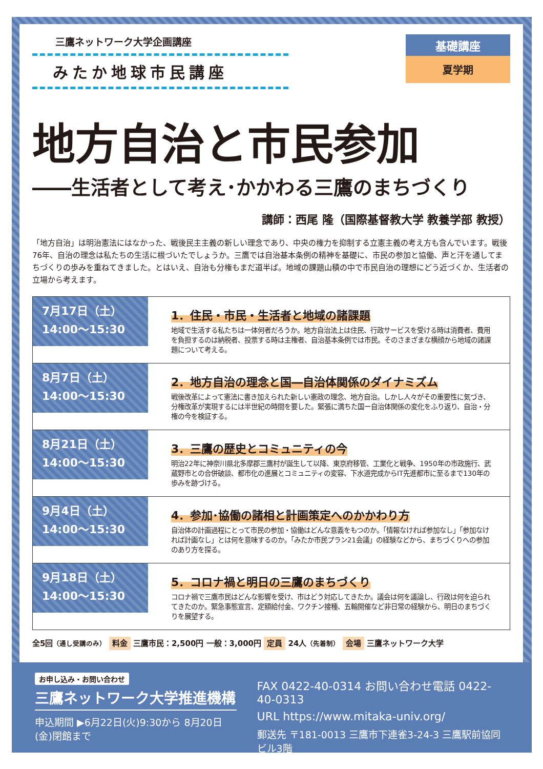三鷹ネットワーク大学企画講座
みたか地球市民講座
基礎講座
夏学期
地方自治と市民参加
――生活者として考え･かかわる三鷹のまちづくり
講師：西尾 隆（国際基督教大学 教養学部 教授）
「地方自治」は明治憲法にはなかった、戦後民主主義の新しい理念であり、中央の権力を抑制する立憲主義の考え方も含んでいます。戦後76年、自治の理念は私たちの生活に根づいたでしょうか。三鷹では自治基本条例の精神を基礎に、市民の参加と協働、声と汗を通してまちづくりの歩みを重ねてきました。とはいえ、自治も分権もまだ道半ば。地域の課題山積の中で市民自治の理想にどう近づくか、生活者の立場から考えます。
7月17日（土）
14:00～15:30
1．住民・市民・生活者と地域の諸課題
地域で生活する私たちは一体何者だろうか。地方自治法上は住民、行政サービスを受ける時は消費者、費用を負担するのは納税者、投票する時は主権者、自治基本条例では市民。そのさまざまな横顔から地域の諸課題について考える。
8月7日（土）
14:00～15:30
2．地方自治の理念と国―自治体関係のダイナミズム
戦後改革によって憲法に書き加えられた新しい憲政の理念、地方自治。しかし人々がその重要性に気づき、分権改革が実現するには半世紀の時間を要した。緊張に満ちた国ー自治体関係の変化をふり返り、自治・分権の今を検証する。
8月21日（土）
14:00～15:30
3．三鷹の歴史とコミュニティの今
明治22年に神奈川県北多摩郡三鷹村が誕生して以降、東京府移管、工業化と戦争、1950年の市政施行、武蔵野市との合併破談、都市化の進展とコミュニティの変容、下水道完成からIT先進都市に至るまで130年の歩みを跡づける。
9月4日（土）
14:00～15:30
4．参加･協働の諸相と計画策定へのかかわり方
自治体の計画過程にとって市民の参加・協働はどんな意義をもつのか。「情報なければ参加なし」「参加なければ計画なし」とは何を意味するのか。「みたか市民プラン21会議」の経験などから、まちづくりへの参加のあり方を探る。
9月18日（土）
14:00～15:30
5．コロナ禍と明日の三鷹のまちづくり
コロナ禍で三鷹市民はどんな影響を受け、市はどう対応してきたか。議会は何を議論し、行政は何を迫られてきたのか。緊急事態宣言、定額給付金、ワクチン接種、五輪開催など非日常の経験から、明日のまちづくりを展望する。
全5回（通し受講のみ） 料金 三鷹市民：2,500円 一般：3,000円 定員 24人（先着制） 会場 三鷹ネットワーク大学
お申し込み・お問い合わせ
三鷹ネットワーク大学推進機構
申込期間 ▶6月22日(火)9:30から 8月20日(金)閉館まで
FAX 0422-40-0314 お問い合わせ電話 0422-40-0313
URL https://www.mitaka-univ.org/
郵送先 〒181-0013 三鷹市下連雀3-24-3 三鷹駅前協同ビル3階